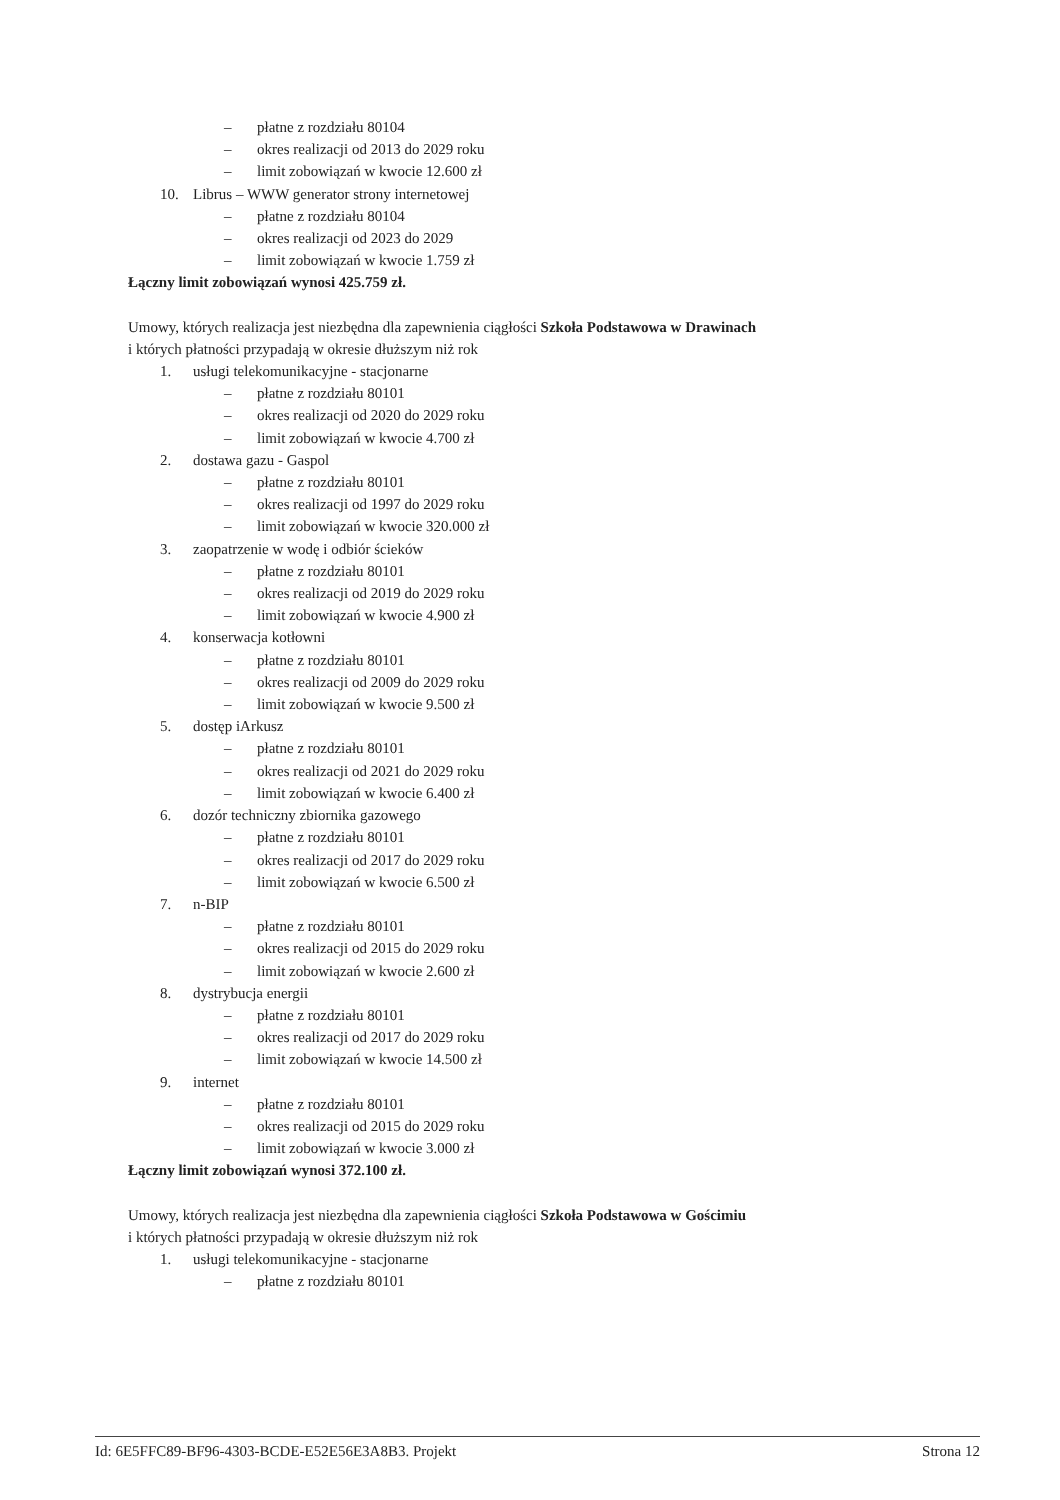– płatne z rozdziału 80104
– okres realizacji od 2013 do 2029 roku
– limit zobowiązań w kwocie 12.600 zł
10. Librus – WWW generator strony internetowej
– płatne z rozdziału 80104
– okres realizacji od 2023 do 2029
– limit zobowiązań w kwocie 1.759 zł
Łączny limit zobowiązań wynosi 425.759 zł.
Umowy, których realizacja jest niezbędna dla zapewnienia ciągłości Szkoła Podstawowa w Drawinach
i których płatności przypadają w okresie dłuższym niż rok
1. usługi telekomunikacyjne - stacjonarne
– płatne z rozdziału 80101
– okres realizacji od 2020 do 2029 roku
– limit zobowiązań w kwocie 4.700 zł
2. dostawa gazu - Gaspol
– płatne z rozdziału 80101
– okres realizacji od 1997 do 2029 roku
– limit zobowiązań w kwocie 320.000 zł
3. zaopatrzenie w wodę i odbiór ścieków
– płatne z rozdziału 80101
– okres realizacji od 2019 do 2029 roku
– limit zobowiązań w kwocie 4.900 zł
4. konserwacja kotłowni
– płatne z rozdziału 80101
– okres realizacji od 2009 do 2029 roku
– limit zobowiązań w kwocie 9.500 zł
5. dostęp iArkusz
– płatne z rozdziału 80101
– okres realizacji od 2021 do 2029 roku
– limit zobowiązań w kwocie 6.400 zł
6. dozór techniczny zbiornika gazowego
– płatne z rozdziału 80101
– okres realizacji od 2017 do 2029 roku
– limit zobowiązań w kwocie 6.500 zł
7. n-BIP
– płatne z rozdziału 80101
– okres realizacji od 2015 do 2029 roku
– limit zobowiązań w kwocie 2.600 zł
8. dystrybucja energii
– płatne z rozdziału 80101
– okres realizacji od 2017 do 2029 roku
– limit zobowiązań w kwocie 14.500 zł
9. internet
– płatne z rozdziału 80101
– okres realizacji od 2015 do 2029 roku
– limit zobowiązań w kwocie 3.000 zł
Łączny limit zobowiązań wynosi 372.100 zł.
Umowy, których realizacja jest niezbędna dla zapewnienia ciągłości Szkoła Podstawowa w Gościmiu
i których płatności przypadają w okresie dłuższym niż rok
1. usługi telekomunikacyjne - stacjonarne
– płatne z rozdziału 80101
Id: 6E5FFC89-BF96-4303-BCDE-E52E56E3A8B3. Projekt Strona 12